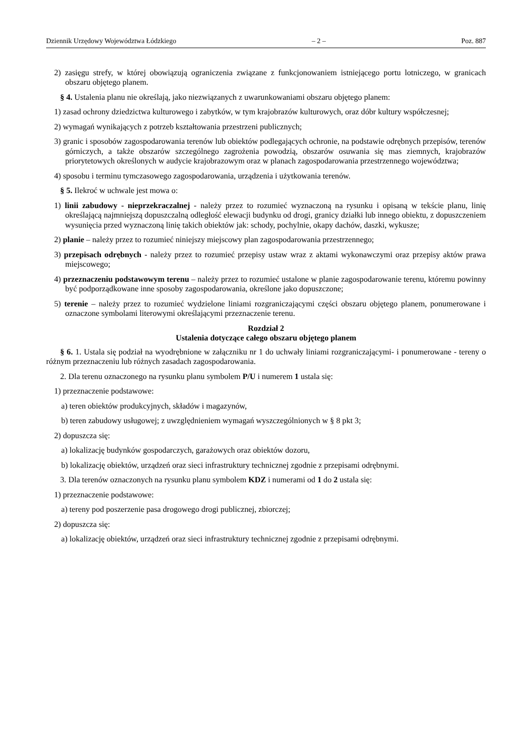Dziennik Urzędowy Województwa Łódzkiego – 2 – Poz. 887
2) zasięgu strefy, w której obowiązują ograniczenia związane z funkcjonowaniem istniejącego portu lotniczego, w granicach obszaru objętego planem.
§ 4. Ustalenia planu nie określają, jako niezwiązanych z uwarunkowaniami obszaru objętego planem:
1) zasad ochrony dziedzictwa kulturowego i zabytków, w tym krajobrazów kulturowych, oraz dóbr kultury współczesnej;
2) wymagań wynikających z potrzeb kształtowania przestrzeni publicznych;
3) granic i sposobów zagospodarowania terenów lub obiektów podlegających ochronie, na podstawie odrębnych przepisów, terenów górniczych, a także obszarów szczególnego zagrożenia powodzią, obszarów osuwania się mas ziemnych, krajobrazów priorytetowych określonych w audycie krajobrazowym oraz w planach zagospodarowania przestrzennego województwa;
4) sposobu i terminu tymczasowego zagospodarowania, urządzenia i użytkowania terenów.
§ 5. Ilekroć w uchwale jest mowa o:
1) linii zabudowy - nieprzekraczalnej - należy przez to rozumieć wyznaczoną na rysunku i opisaną w tekście planu, linię określającą najmniejszą dopuszczalną odległość elewacji budynku od drogi, granicy działki lub innego obiektu, z dopuszczeniem wysunięcia przed wyznaczoną linię takich obiektów jak: schody, pochylnie, okapy dachów, daszki, wykusze;
2) planie – należy przez to rozumieć niniejszy miejscowy plan zagospodarowania przestrzennego;
3) przepisach odrębnych - należy przez to rozumieć przepisy ustaw wraz z aktami wykonawczymi oraz przepisy aktów prawa miejscowego;
4) przeznaczeniu podstawowym terenu – należy przez to rozumieć ustalone w planie zagospodarowanie terenu, któremu powinny być podporządkowane inne sposoby zagospodarowania, określone jako dopuszczone;
5) terenie – należy przez to rozumieć wydzielone liniami rozgraniczającymi części obszaru objętego planem, ponumerowane i oznaczone symbolami literowymi określającymi przeznaczenie terenu.
Rozdział 2
Ustalenia dotyczące całego obszaru objętego planem
§ 6. 1. Ustala się podział na wyodrębnione w załączniku nr 1 do uchwały liniami rozgraniczającymi- i ponumerowane - tereny o różnym przeznaczeniu lub różnych zasadach zagospodarowania.
2. Dla terenu oznaczonego na rysunku planu symbolem P/U i numerem 1 ustala się:
1) przeznaczenie podstawowe:
a) teren obiektów produkcyjnych, składów i magazynów,
b) teren zabudowy usługowej; z uwzględnieniem wymagań wyszczególnionych w § 8 pkt 3;
2) dopuszcza się:
a) lokalizację budynków gospodarczych, garażowych oraz obiektów dozoru,
b) lokalizację obiektów, urządzeń oraz sieci infrastruktury technicznej zgodnie z przepisami odrębnymi.
3. Dla terenów oznaczonych na rysunku planu symbolem KDZ i numerami od 1 do 2 ustala się:
1) przeznaczenie podstawowe:
a) tereny pod poszerzenie pasa drogowego drogi publicznej, zbiorczej;
2) dopuszcza się:
a) lokalizację obiektów, urządzeń oraz sieci infrastruktury technicznej zgodnie z przepisami odrębnymi.